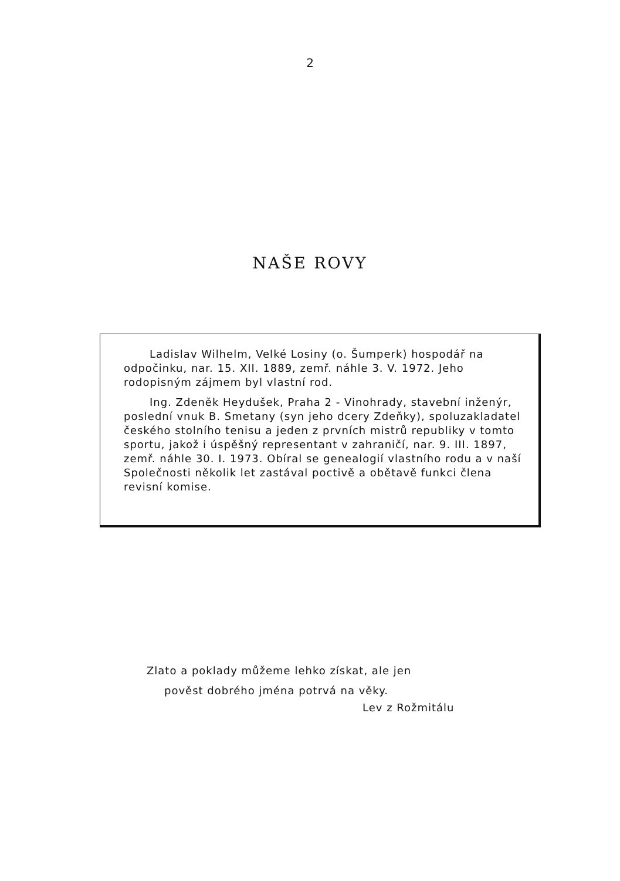2
NAŠE ROVY
Ladislav Wilhelm, Velké Losiny (o. Šumperk) hospodář na odpočinku, nar. 15. XII. 1889, zemř. náhle 3. V. 1972. Jeho rodopisným zájmem byl vlastní rod.
Ing. Zdeněk Heydušek, Praha 2 - Vinohrady, stavební inženýr, poslední vnuk B. Smetany (syn jeho dcery Zdeňky), spoluzakladatel českého stolního tenisu a jeden z prvních mistrů republiky v tomto sportu, jakož i úspěšný representant v zahraničí, nar. 9. III. 1897, zemř. náhle 30. I. 1973. Obíral se genealogií vlastního rodu a v naší Společnosti několik let zastával poctivě a obětavě funkci člena revisní komise.
Zlato a poklady můžeme lehko získat, ale jen
pověst dobrého jména potrvá na věky.
Lev z Rožmitálu